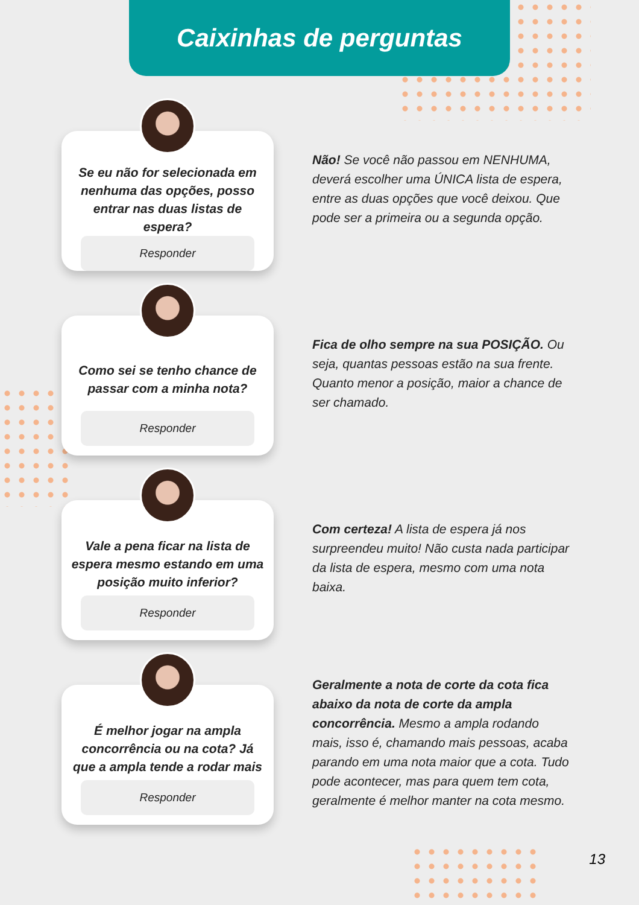Caixinhas de perguntas
Se eu não for selecionada em nenhuma das opções, posso entrar nas duas listas de espera?
Responder
Não! Se você não passou em NENHUMA, deverá escolher uma ÚNICA lista de espera, entre as duas opções que você deixou. Que pode ser a primeira ou a segunda opção.
Como sei se tenho chance de passar com a minha nota?
Responder
Fica de olho sempre na sua POSIÇÃO. Ou seja, quantas pessoas estão na sua frente. Quanto menor a posição, maior a chance de ser chamado.
Vale a pena ficar na lista de espera mesmo estando em uma posição muito inferior?
Responder
Com certeza! A lista de espera já nos surpreendeu muito! Não custa nada participar da lista de espera, mesmo com uma nota baixa.
É melhor jogar na ampla concorrência ou na cota? Já que a ampla tende a rodar mais
Responder
Geralmente a nota de corte da cota fica abaixo da nota de corte da ampla concorrência. Mesmo a ampla rodando mais, isso é, chamando mais pessoas, acaba parando em uma nota maior que a cota. Tudo pode acontecer, mas para quem tem cota, geralmente é melhor manter na cota mesmo.
13